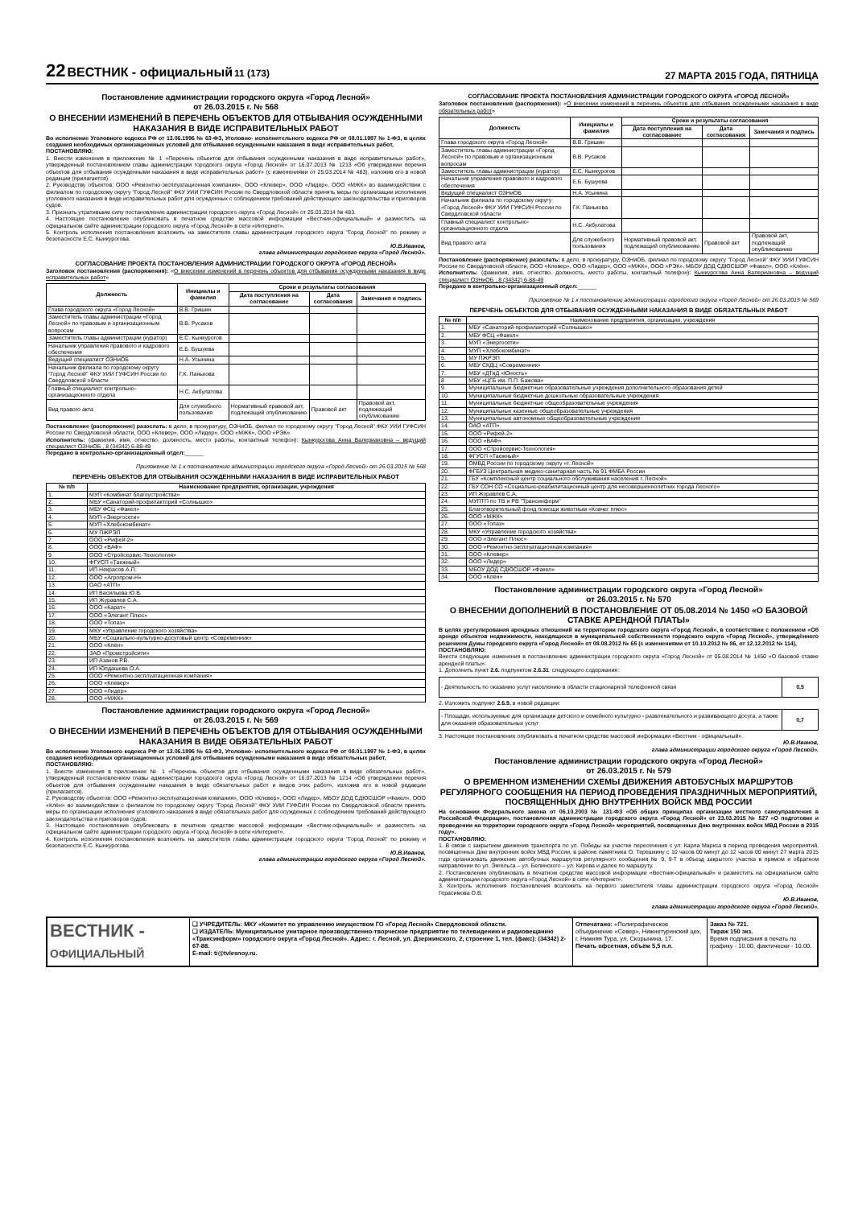22 ВЕСТНИК - официальный 11 (173)
27 МАРТА 2015 ГОДА, ПЯТНИЦА
Постановление администрации городского округа «Город Лесной»
от 26.03.2015 г. № 568
О ВНЕСЕНИИ ИЗМЕНЕНИЙ В ПЕРЕЧЕНЬ ОБЪЕКТОВ ДЛЯ ОТБЫВАНИЯ ОСУЖДЕННЫМИ НАКАЗАНИЯ В ВИДЕ ИСПРАВИТЕЛЬНЫХ РАБОТ
Во исполнение Уголовного кодекса РФ от 13.06.1996 № 63-ФЗ, Уголовно- исполнительного кодекса РФ от 08.01.1997 № 1-ФЗ, в целях создания необходимых организационных условий для отбывания осужденными наказания в виде исправительных работ,
ПОСТАНОВЛЯЮ:
1. Внести изменения в приложение № 1 «Перечень объектов для отбывания осужденными наказания в виде исправительных работ», утвержденный постановлением главы администрации городского округа «Город Лесной» от 16.07.2013 № 1213 «Об утверждении перечня объектов для отбывания осужденными наказания в виде исправительных работ» (с изменениями от 25.03.2014 № 483), изложив его в новой редакции (прилагается).
2. Руководству объектов: ООО «Ремонтно-эксплуатационная компания», ООО «Клевер», ООО «Лидер», ООО «МЖК» во взаимодействии с филиалом по городскому округу "Город Лесной" ФКУ УИИ ГУФСИН России по Свердловской области принять меры по организации исполнения уголовного наказания в виде исправительных работ для осужденных с соблюдением требований действующего законодательства и приговоров судов.
3. Признать утратившим силу постановление администрации городского округа «Город Лесной» от 25.03.2014 № 483.
4. Настоящее постановление опубликовать в печатном средстве массовой информации «Вестник-официальный» и разместить на официальном сайте администрации городского округа «Город Лесной» в сети «Интернет».
5. Контроль исполнения постановления возложить на заместителя главы администрации городского округа "Город Лесной" по режиму и безопасности Е.С. Кынкурогова.
Ю.В.Иванов,
глава администрации городского округа «Город Лесной».
СОГЛАСОВАНИЕ ПРОЕКТА ПОСТАНОВЛЕНИЯ АДМИНИСТРАЦИИ ГОРОДСКОГО ОКРУГА «ГОРОД ЛЕСНОЙ»
Заголовок постановления (распоряжения): «О внесении изменений в перечень объектов для отбывания осужденными наказания в виде исправительных работ»
| Должность | Инициалы и фамилия | Сроки и результаты согласования | | |
| --- | --- | --- | --- | --- |
| | | Дата поступления на согласование | Дата согласования | Замечания и подпись |
| Глава городского округа «Город Лесной» | В.В. Гришин | | | |
| Заместитель главы администрации «Город Лесной» по правовым и организационным вопросам | В.В. Русаков | | | |
| Заместитель главы администрации (куратор) | Е.С. Кынкурогов | | | |
| Начальник управления правового и кадрового обеспечения | Е.Б. Бушуева | | | |
| Ведущий специалист ОЗНиОБ | Н.А. Усынина | | | |
| Начальник филиала по городскому округу "Город Лесной" ФКУ УИИ ГУФСИН России по Свердловской области | Г.К. Панькова | | | |
| Главный специалист контрольно-организационного отдела | Н.С. Акбулатова | | | |
| Вид правого акта | Для служебного пользования | Нормативный правовой акт, подлежащий опубликованию | Правовой акт | Правовой акт, подлежащий опубликованию |
Постановление (распоряжение) разослать: в дело, в прокуратуру, ОЗНиОБ, филиал по городскому округу "Город Лесной" ФКУ УИИ ГУФСИН России по Свердловской области, ООО «Клевер», ООО «Лидер», ООО «МЖК», ООО «РЭК».
Исполнитель: (фамилия, имя, отчество, должность, место работы, контактный телефон): Кынкурогова Анна Валериановна – ведущий специалист ОЗНиОБ , 8 (34342) 6-88-49
Передано в контрольно-организационный отдел:______
Приложение № 1 к постановлению администрации городского округа «Город Лесной» от 26.03.2015 № 568
ПЕРЕЧЕНЬ ОБЪЕКТОВ ДЛЯ ОТБЫВАНИЯ ОСУЖДЕННЫМИ НАКАЗАНИЯ В ВИДЕ ИСПРАВИТЕЛЬНЫХ РАБОТ
| № п/п | Наименование предприятия, организации, учреждения |
| --- | --- |
| 1. | МУП «Комбинат благоустройства» |
| 2. | МБУ «Санаторий-профилакторий «Солнышко» |
| 3. | МБУ ФСЦ «Факел» |
| 4. | МУП «Энергосети» |
| 5. | МУП «Хлебокомбинат» |
| 6. | МУ ПЖРЭП |
| 7. | ООО «Рифей-2» |
| 8. | ООО «ВАФ» |
| 9. | ООО «Стройсервис-Технология» |
| 10. | ФГУСП «Таежный» |
| 11. | ИП Некрасов А.П. |
| 12. | ООО «Агропром-Н» |
| 13. | ОАО «АТП» |
| 14. | ИП Васильева Ю.В. |
| 15. | ИП Журавлев С.А. |
| 16. | ООО «Карат» |
| 17. | ООО «Элегант Плюс» |
| 18. | ООО «Топаз» |
| 19. | МКУ «Управление городского хозяйства» |
| 20. | МБУ «Социально-культурно-досуговый центр «Современник» |
| 21. | ООО «Клён» |
| 22. | ЗАО «Промстройсити» |
| 23. | ИП Азанов Р.В. |
| 24. | ИП Юлдашева О.А. |
| 25. | ООО «Ремонтно-эксплуатационная компания» |
| 26. | ООО «Клевер» |
| 27. | ООО «Лидер» |
| 28. | ООО «МЖК» |
Постановление администрации городского округа «Город Лесной»
от 26.03.2015 г. № 569
О ВНЕСЕНИИ ИЗМЕНЕНИЙ В ПЕРЕЧЕНЬ ОБЪЕКТОВ ДЛЯ ОТБЫВАНИЯ ОСУЖДЕННЫМИ НАКАЗАНИЯ В ВИДЕ ОБЯЗАТЕЛЬНЫХ РАБОТ
Во исполнение Уголовного кодекса РФ от 13.06.1996 № 63-ФЗ, Уголовно- исполнительного кодекса РФ от 08.01.1997 № 1-ФЗ, в целях создания необходимых организационных условий для отбывания осужденными наказания в виде обязательных работ,
ПОСТАНОВЛЯЮ:
1. Внести изменения в приложение № 1 «Перечень объектов для отбывания осужденными наказания в виде обязательных работ», утвержденный постановлением главы администрации городского округа «Город Лесной» от 16.07.2013 № 1214 «Об утверждении перечня объектов для отбывания осужденными наказания в виде обязательных работ и видов этих работ», изложив его в новой редакции (прилагается).
2. Руководству объектов: ООО «Ремонтно-эксплуатационная компания», ООО «Клевер», ООО «Лидер», МБОУ ДОД СДЮСШОР «Факел», ООО «Клён» во взаимодействии с филиалом по городскому округу "Город Лесной" ФКУ УИИ ГУФСИН России по Свердловской области принять меры по организации исполнения уголовного наказания в виде обязательных работ для осужденных с соблюдением требований действующего законодательства и приговоров судов.
3. Настоящее постановление опубликовать в печатном средстве массовой информации «Вестник-официальный» и разместить на официальном сайте администрации городского округа «Город Лесной» в сети «Интернет».
4. Контроль исполнения постановления возложить на заместителя главы администрации городского округа "Город Лесной" по режиму и безопасности Е.С. Кынкурогова.
Ю.В.Иванов,
глава администрации городского округа «Город Лесной».
СОГЛАСОВАНИЕ ПРОЕКТА ПОСТАНОВЛЕНИЯ АДМИНИСТРАЦИИ ГОРОДСКОГО ОКРУГА «ГОРОД ЛЕСНОЙ»
Заголовок постановления (распоряжения): «О внесении изменений в перечень объектов для отбывания осужденными наказания в виде обязательных работ»
| Должность | Инициалы и фамилия | Сроки и результаты согласования | | |
| --- | --- | --- | --- | --- |
| | | Дата поступления на согласование | Дата согласования | Замечания и подпись |
| Глава городского округа «Город Лесной» | В.В. Гришин | | | |
| Заместитель главы администрации «Город Лесной» по правовым и организационным вопросам | В.В. Русаков | | | |
| Заместитель главы администрации (куратор) | Е.С. Кынкурогов | | | |
| Начальник управления правового и кадрового обеспечения | Е.Б. Бушуева | | | |
| Ведущий специалист ОЗНиОБ | Н.А. Усынина | | | |
| Начальник филиала по городскому округу «Город Лесной» ФКУ УИИ ГУФСИН России по Свердловской области | Г.К. Панькова | | | |
| Главный специалист контрольно-организационного отдела | Н.С. Акбулатова | | | |
| Вид правого акта | Для служебного пользования | Нормативный правовой акт, подлежащий опубликованию | Правовой акт | Правовой акт, подлежащий опубликованию |
Постановление (распоряжение) разослать: в дело, в прокуратуру, ОЗНиОБ, филиал по городскому округу "Город Лесной" ФКУ УИИ ГУФСИН России по Свердловской области, ООО «Клевер», ООО «Лидер», ООО «МЖК», ООО «РЭК», МБОУ ДОД СДЮСШОР «Факел», ООО «Клён».
Исполнитель: (фамилия, имя, отчество, должность, место работы, контактный телефон): Кынкурогова Анна Валериановна – ведущий специалист ОЗНиОБ , 8 (34342) 6-88-49
Передано в контрольно-организационный отдел:______
Приложение № 1 к постановлению администрации городского округа «Город Лесной» от 26.03.2015 № 569
ПЕРЕЧЕНЬ ОБЪЕКТОВ ДЛЯ ОТБЫВАНИЯ ОСУЖДЕННЫМИ НАКАЗАНИЯ В ВИДЕ ОБЯЗАТЕЛЬНЫХ РАБОТ
| № п/п | Наименование предприятия, организации, учреждения |
| --- | --- |
| 1. | МБУ «Санаторий-профилакторий «Солнышко» |
| 2. | МБУ ФСЦ «Факел» |
| 3. | МУП «Энергосети» |
| 4. | МУП «Хлебокомбинат» |
| 5. | МУ ПЖРЭП |
| 6. | МБУ СКДЦ «Современник» |
| 7. | МБУ «ДТиД «Юность» |
| 8 | МБУ «ЦГБ им. П.П. Бажова» |
| 9. | Муниципальные бюджетные образовательные учреждения дополнительного образования детей |
| 10. | Муниципальные бюджетные дошкольные образовательные учреждения |
| 11. | Муниципальные бюджетные общеобразовательные учреждения |
| 12. | Муниципальные казенные общеобразовательные учреждения |
| 13. | Муниципальные автономные общеобразовательные учреждения |
| 14. | ОАО «АТП» |
| 15. | ООО «Рифей-2» |
| 16. | ООО «ВАФ» |
| 17. | ООО «Стройсервис-Технология» |
| 18. | ФГУСП «Таежный» |
| 19. | ОМВД России по городскому округу «г. Лесной» |
| 20. | ФГБУЗ Центральная медико-санитарная часть № 91 ФМБА России |
| 21. | ГБУ «Комплексный центр социального обслуживания населения г. Лесной» |
| 22. | ГБУ СОН СО «Социально-реабилитационный центр для несовершеннолетних города Лесного» |
| 23. | ИП Журавлев С.А. |
| 24. | МУПТП по ТВ и РВ "Трансинформ" |
| 25. | Благотворительный фонд помощи животным «Ковчег плюс» |
| 26. | ООО «МЖК» |
| 27. | ООО «Топаз» |
| 28. | МКУ «Управление городского хозяйства» |
| 29. | ООО «Элегант Плюс» |
| 30. | ООО «Ремонтно-эксплуатационная компания» |
| 31. | ООО «Клевер» |
| 32. | ООО «Лидер» |
| 33. | МБОУ ДОД СДЮСШОР «Факел» |
| 34. | ООО «Клён» |
Постановление администрации городского округа «Город Лесной»
от 26.03.2015 г. № 570
О ВНЕСЕНИИ ДОПОЛНЕНИЙ В ПОСТАНОВЛЕНИЕ ОТ 05.08.2014 № 1450 «О БАЗОВОЙ СТАВКЕ АРЕНДНОЙ ПЛАТЫ»
В целях урегулирования арендных отношений на территории городского округа «Город Лесной», в соответствии с положением «Об аренде объектов недвижимости, находящихся в муниципальной собственности городского округа «Город Лесной», утверждённого решением Думы городского округа «Город Лесной» от 08.08.2012 № 65 (с изменениями от 10.10.2012 № 86, от 12.12.2012 № 114),
ПОСТАНОВЛЯЮ:
Внести следующие изменения в постановление администрации городского округа «Город Лесной» от 05.08.2014 № 1450 «О базовой ставке арендной платы»:
1. Дополнить пункт 2.6. подпунктом 2.6.31. следующего содержания:
| - Деятельность по оказанию услуг населению в области стационарной телефонной связи | 0,5 |
2. Изложить подпункт 2.6.9. в новой редакции:
| - Площади, используемые для организации детского и семейного культурно - развлекательного и развивающего досуга, а также для оказания образовательных услуг | 0,7 |
3. Настоящее постановление опубликовать в печатном средстве массовой информации «Вестник - официальный».
Ю.В.Иванов,
глава администрации городского округа «Город Лесной».
Постановление администрации городского округа «Город Лесной»
от 26.03.2015 г. № 579
О ВРЕМЕННОМ ИЗМЕНЕНИИ СХЕМЫ ДВИЖЕНИЯ АВТОБУСНЫХ МАРШРУТОВ РЕГУЛЯРНОГО СООБЩЕНИЯ НА ПЕРИОД ПРОВЕДЕНИЯ ПРАЗДНИЧНЫХ МЕРОПРИЯТИЙ, ПОСВЯЩЕННЫХ ДНЮ ВНУТРЕННИХ ВОЙСК МВД РОССИИ
На основании Федерального закона от 06.10.2003 № 131-ФЗ «Об общих принципах организации местного самоуправления в Российской Федерации», постановления администрации городского округа «Город Лесной» от 23.03.2015 № 527 «О подготовке и проведении на территории городского округа «Город Лесной» мероприятий, посвященных Дню внутренних войск МВД России в 2015 году».
ПОСТАНОВЛЯЮ:
1. В связи с закрытием движения транспорта по ул. Победы на участке пересечения с ул. Карла Маркса в период проведения мероприятий, посвященных Дню внутренних войск МВД России, в районе памятника О. Терешкину с 10 часов 00 минут до 12 часов 00 минут 27 марта 2015 года организовать движение автобусных маршрутов регулярного сообщения № 9, 9-Т в объезд закрытого участка в прямом и обратном направлении по ул. Энгельса – ул. Белинского – ул. Кирова и далее по маршруту.
2. Постановление опубликовать в печатном средстве массовой информации «Вестник-официальный» и разместить на официальном сайте администрации городского округа «Город Лесной» в сети «Интернет».
3. Контроль исполнения постановления возложить на первого заместителя главы администрации городского округа «Город Лесной» Герасимова О.В.
Ю.В.Иванов,
глава администрации городского округа «Город Лесной».
ВЕСТНИК - ОФИЦИАЛЬНЫЙ
❑ УЧРЕДИТЕЛЬ: МКУ «Комитет по управлению имуществом ГО «Город Лесной» Свердловской области.
❑ ИЗДАТЕЛЬ: Муниципальное унитарное производственно-творческое предприятие по телевидению и радиовещанию «Трансинформ» городского округа «Город Лесной». Адрес: г. Лесной, ул. Дзержинского, 2, строение 1, тел. (факс): (34342) 2-67-88.
E-mail: ti@tvlesnoy.ru.
Отпечатано: «Полиграфическое объединение «Север», Нижнетуринский цех, г. Нижняя Тура, ул. Скорынина, 17.
Печать офсетная, объём 5,5 п.л.
Заказ № 721.
Тираж 150 экз.
Время подписания в печать по графику - 10.00, фактически - 10.00.